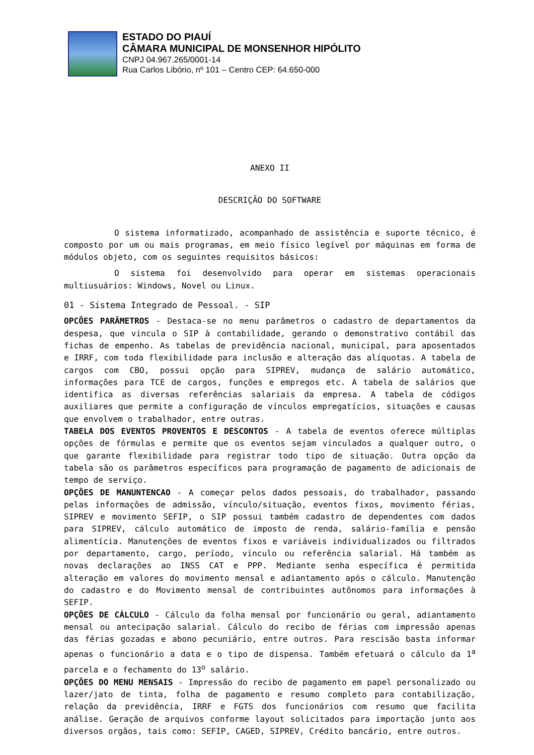ESTADO DO PIAUÍ
CÂMARA MUNICIPAL DE MONSENHOR HIPÓLITO
CNPJ 04.967.265/0001-14
Rua Carlos Libório, nº 101 – Centro CEP: 64.650-000
ANEXO II
DESCRIÇÃO DO SOFTWARE
O sistema informatizado, acompanhado de assistência e suporte técnico, é composto por um ou mais programas, em meio físico legível por máquinas em forma de módulos objeto, com os seguintes requisitos básicos:
O sistema foi desenvolvido para operar em sistemas operacionais multiusuários: Windows, Novel ou Linux.
01 - Sistema Integrado de Pessoal. - SIP
OPCÕES PARÂMETROS - Destaca-se no menu parâmetros o cadastro de departamentos da despesa, que vincula o SIP à contabilidade, gerando o demonstrativo contábil das fichas de empenho. As tabelas de previdência nacional, municipal, para aposentados e IRRF, com toda flexibilidade para inclusão e alteração das alíquotas. A tabela de cargos com CBO, possui opção para SIPREV, mudança de salário automático, informações para TCE de cargos, funções e empregos etc. A tabela de salários que identifica as diversas referências salariais da empresa. A tabela de códigos auxiliares que permite a configuração de vínculos empregatícios, situações e causas que envolvem o trabalhador, entre outras.
TABELA DOS EVENTOS PROVENTOS E DESCONTOS - A tabela de eventos oferece múltiplas opções de fórmulas e permite que os eventos sejam vinculados a qualquer outro, o que garante flexibilidade para registrar todo tipo de situação. Outra opção da tabela são os parâmetros específicos para programação de pagamento de adicionais de tempo de serviço.
OPÇÕES DE MANUNTENCAO - A começar pelos dados pessoais, do trabalhador, passando pelas informações de admissão, vínculo/situação, eventos fixos, movimento férias, SIPREV e movimento SEFIP, o SIP possui também cadastro de dependentes com dados para SIPREV, cálculo automático de imposto de renda, salário-família e pensão alimentícia. Manutenções de eventos fixos e variáveis individualizados ou filtrados por departamento, cargo, período, vínculo ou referência salarial. Há também as novas declarações ao INSS CAT e PPP. Mediante senha específica é permitida alteração em valores do movimento mensal e adiantamento após o cálculo. Manutenção do cadastro e do Movimento mensal de contribuintes autônomos para informações à SEFIP.
OPÇÕES DE CÁLCULO - Cálculo da folha mensal por funcionário ou geral, adiantamento mensal ou antecipação salarial. Cálculo do recibo de férias com impressão apenas das férias gozadas e abono pecuniário, entre outros. Para rescisão basta informar apenas o funcionário a data e o tipo de dispensa. Também efetuará o cálculo da 1<sup>a</sup> parcela e o fechamento do 13<sup>o</sup> salário.
OPÇÕES DO MENU MENSAIS - Impressão do recibo de pagamento em papel personalizado ou lazer/jato de tinta, folha de pagamento e resumo completo para contabilização, relação da previdência, IRRF e FGTS dos funcionários com resumo que facilita análise. Geração de arquivos conforme layout solicitados para importação junto aos diversos orgãos, tais como: SEFIP, CAGED, SIPREV, Crédito bancário, entre outros.